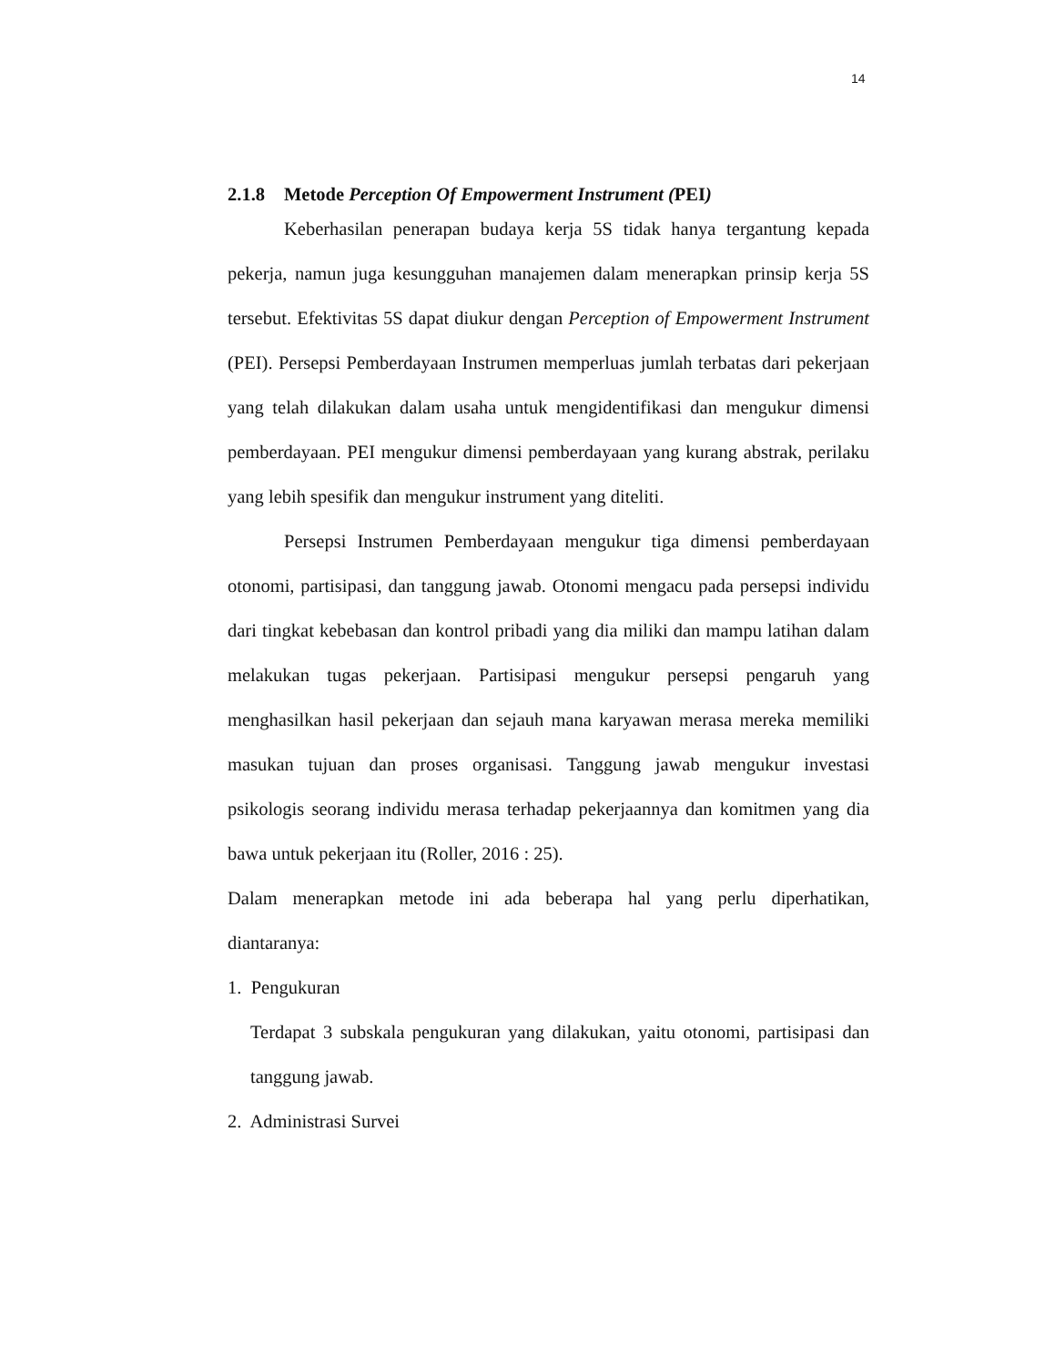14
2.1.8 Metode Perception Of Empowerment Instrument (PEI)
Keberhasilan penerapan budaya kerja 5S tidak hanya tergantung kepada pekerja, namun juga kesungguhan manajemen dalam menerapkan prinsip kerja 5S tersebut. Efektivitas 5S dapat diukur dengan Perception of Empowerment Instrument (PEI). Persepsi Pemberdayaan Instrumen memperluas jumlah terbatas dari pekerjaan yang telah dilakukan dalam usaha untuk mengidentifikasi dan mengukur dimensi pemberdayaan. PEI mengukur dimensi pemberdayaan yang kurang abstrak, perilaku yang lebih spesifik dan mengukur instrument yang diteliti.
Persepsi Instrumen Pemberdayaan mengukur tiga dimensi pemberdayaan otonomi, partisipasi, dan tanggung jawab. Otonomi mengacu pada persepsi individu dari tingkat kebebasan dan kontrol pribadi yang dia miliki dan mampu latihan dalam melakukan tugas pekerjaan. Partisipasi mengukur persepsi pengaruh yang menghasilkan hasil pekerjaan dan sejauh mana karyawan merasa mereka memiliki masukan tujuan dan proses organisasi. Tanggung jawab mengukur investasi psikologis seorang individu merasa terhadap pekerjaannya dan komitmen yang dia bawa untuk pekerjaan itu (Roller, 2016 : 25).
Dalam menerapkan metode ini ada beberapa hal yang perlu diperhatikan, diantaranya:
1. Pengukuran
Terdapat 3 subskala pengukuran yang dilakukan, yaitu otonomi, partisipasi dan tanggung jawab.
2. Administrasi Survei